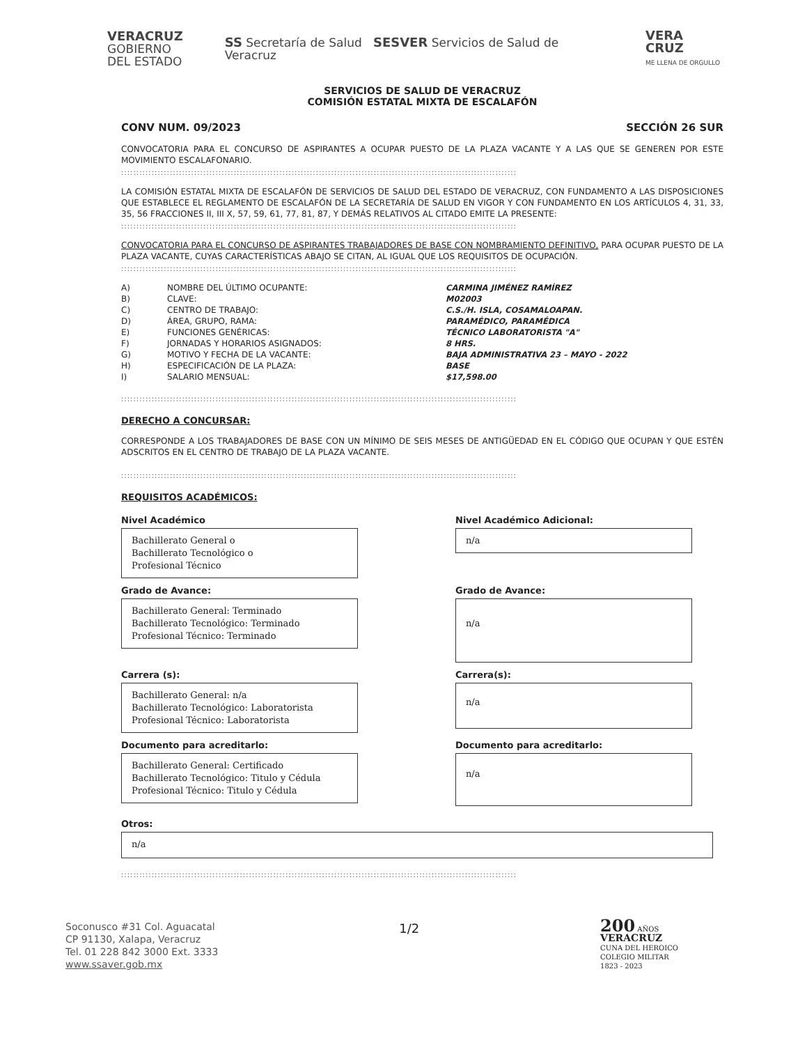VERACRUZ
GOBIERNO
DEL ESTADO
SS Secretaría de Salud SESVER Servicios de Salud de Veracruz
VERA CRUZ
ME LLENA DE ORGULLO
SERVICIOS DE SALUD DE VERACRUZ
COMISIÓN ESTATAL MIXTA DE ESCALAFÓN
CONV NUM. 09/2023 SECCIÓN 26 SUR
CONVOCATORIA PARA EL CONCURSO DE ASPIRANTES A OCUPAR PUESTO DE LA PLAZA VACANTE Y A LAS QUE SE GENEREN POR ESTE MOVIMIENTO ESCALAFONARIO.
::::::::::::::::::::::::::::::::::::::::::::::::::::::::::::::::::::::::::::::::::::::::::::::::::::::::::::::::::::::::::::::::::
LA COMISIÓN ESTATAL MIXTA DE ESCALAFÓN DE SERVICIOS DE SALUD DEL ESTADO DE VERACRUZ, CON FUNDAMENTO A LAS DISPOSICIONES QUE ESTABLECE EL REGLAMENTO DE ESCALAFÓN DE LA SECRETARÍA DE SALUD EN VIGOR Y CON FUNDAMENTO EN LOS ARTÍCULOS 4, 31, 33, 35, 56 FRACCIONES II, III X, 57, 59, 61, 77, 81, 87, Y DEMÁS RELATIVOS AL CITADO EMITE LA PRESENTE:
::::::::::::::::::::::::::::::::::::::::::::::::::::::::::::::::::::::::::::::::::::::::::::::::::::::::::::::::::::::::::::::::::
CONVOCATORIA PARA EL CONCURSO DE ASPIRANTES TRABAJADORES DE BASE CON NOMBRAMIENTO DEFINITIVO, PARA OCUPAR PUESTO DE LA PLAZA VACANTE, CUYAS CARACTERÍSTICAS ABAJO SE CITAN, AL IGUAL QUE LOS REQUISITOS DE OCUPACIÓN.
::::::::::::::::::::::::::::::::::::::::::::::::::::::::::::::::::::::::::::::::::::::::::::::::::::::::::::::::::::::::::::::::::
| A) | NOMBRE DEL ÚLTIMO OCUPANTE: | CARMINA JIMÉNEZ RAMÍREZ |
| B) | CLAVE: | M02003 |
| C) | CENTRO DE TRABAJO: | C.S./H. ISLA, COSAMALOAPAN. |
| D) | ÁREA, GRUPO, RAMA: | PARAMÉDICO, PARAMÉDICA |
| E) | FUNCIONES GENÉRICAS: | TÉCNICO LABORATORISTA "A" |
| F) | JORNADAS Y HORARIOS ASIGNADOS: | 8 HRS. |
| G) | MOTIVO Y FECHA DE LA VACANTE: | BAJA ADMINISTRATIVA 23 – MAYO - 2022 |
| H) | ESPECIFICACIÓN DE LA PLAZA: | BASE |
| I) | SALARIO MENSUAL: | $17,598.00 |
::::::::::::::::::::::::::::::::::::::::::::::::::::::::::::::::::::::::::::::::::::::::::::::::::::::::::::::::::::::::::::::::::
DERECHO A CONCURSAR:
CORRESPONDE A LOS TRABAJADORES DE BASE CON UN MÍNIMO DE SEIS MESES DE ANTIGÜEDAD EN EL CÓDIGO QUE OCUPAN Y QUE ESTÉN ADSCRITOS EN EL CENTRO DE TRABAJO DE LA PLAZA VACANTE.
::::::::::::::::::::::::::::::::::::::::::::::::::::::::::::::::::::::::::::::::::::::::::::::::::::::::::::::::::::::::::::::::::
REQUISITOS ACADÉMICOS:
Nivel Académico
Bachillerato General o
Bachillerato Tecnológico o
Profesional Técnico
Nivel Académico Adicional:
n/a
Grado de Avance:
Bachillerato General: Terminado
Bachillerato Tecnológico: Terminado
Profesional Técnico: Terminado
Grado de Avance:
n/a
Carrera (s):
Bachillerato General: n/a
Bachillerato Tecnológico: Laboratorista
Profesional Técnico: Laboratorista
Carrera(s):
n/a
Documento para acreditarlo:
Bachillerato General: Certificado
Bachillerato Tecnológico: Titulo y Cédula
Profesional Técnico: Titulo y Cédula
Documento para acreditarlo:
n/a
Otros:
n/a
::::::::::::::::::::::::::::::::::::::::::::::::::::::::::::::::::::::::::::::::::::::::::::::::::::::::::::::::::::::::::::::::::
Soconusco #31 Col. Aguacatal
CP 91130, Xalapa, Veracruz
Tel. 01 228 842 3000 Ext. 3333
www.ssaver.gob.mx
1/2
200 AÑOS
VERACRUZ
CUNA DEL HEROICO
COLEGIO MILITAR
1823 - 2023